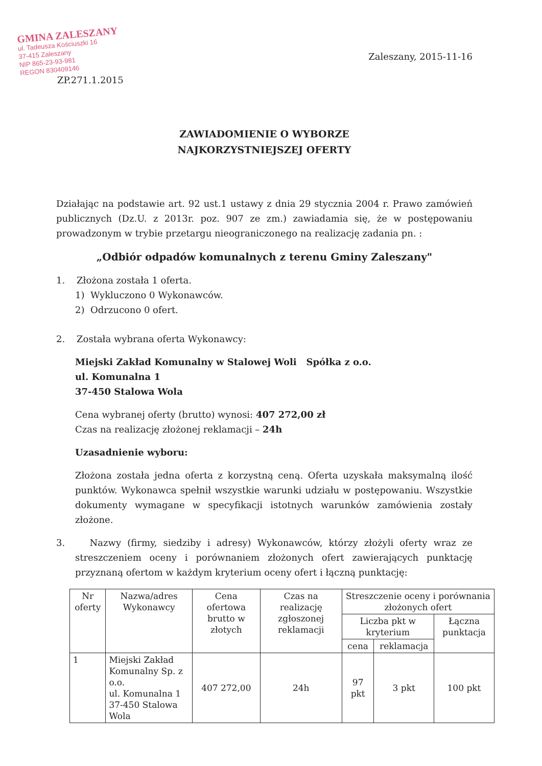GMINA ZALESZANY
ul. Tadeusza Kościuszki 16
37-415 Zaleszany
NIP 865-23-93-981
REGON 830409146
ZP.271.1.2015
Zaleszany, 2015-11-16
ZAWIADOMIENIE O WYBORZE
NAJKORZYSTNIEJSZEJ OFERTY
Działając na podstawie art. 92 ust.1 ustawy z dnia 29 stycznia 2004 r. Prawo zamówień publicznych (Dz.U. z 2013r. poz. 907 ze zm.) zawiadamia się, że w postępowaniu prowadzonym w trybie przetargu nieograniczonego na realizację zadania pn. :
„Odbiór odpadów komunalnych z terenu Gminy Zaleszany"
1. Złożona została 1 oferta.
1) Wykluczono 0 Wykonawców.
2) Odrzucono 0 ofert.
2. Została wybrana oferta Wykonawcy:
Miejski Zakład Komunalny w Stalowej Woli Spółka z o.o.
ul. Komunalna 1
37-450 Stalowa Wola
Cena wybranej oferty (brutto) wynosi: 407 272,00 zł
Czas na realizację złożonej reklamacji – 24h
Uzasadnienie wyboru:
Złożona została jedna oferta z korzystną ceną. Oferta uzyskała maksymalną ilość punktów. Wykonawca spełnił wszystkie warunki udziału w postępowaniu. Wszystkie dokumenty wymagane w specyfikacji istotnych warunków zamówienia zostały złożone.
3. Nazwy (firmy, siedziby i adresy) Wykonawców, którzy złożyli oferty wraz ze streszczeniem oceny i porównaniem złożonych ofert zawierających punktację przyznaną ofertom w każdym kryterium oceny ofert i łączną punktację:
| Nr oferty | Nazwa/adres Wykonawcy | Cena ofertowa brutto w złotych | Czas na realizację zgłoszonej reklamacji | Streszczenie oceny i porównania złożonych ofert | | |
| --- | --- | --- | --- | --- | --- | --- |
| | | | | Liczba pkt w kryterium | | Łączna punktacja |
| | | | | cena | reklamacja | |
| 1 | Miejski Zakład Komunalny Sp. z o.o. ul. Komunalna 1 37-450 Stalowa Wola | 407 272,00 | 24h | 97 pkt | 3 pkt | 100 pkt |